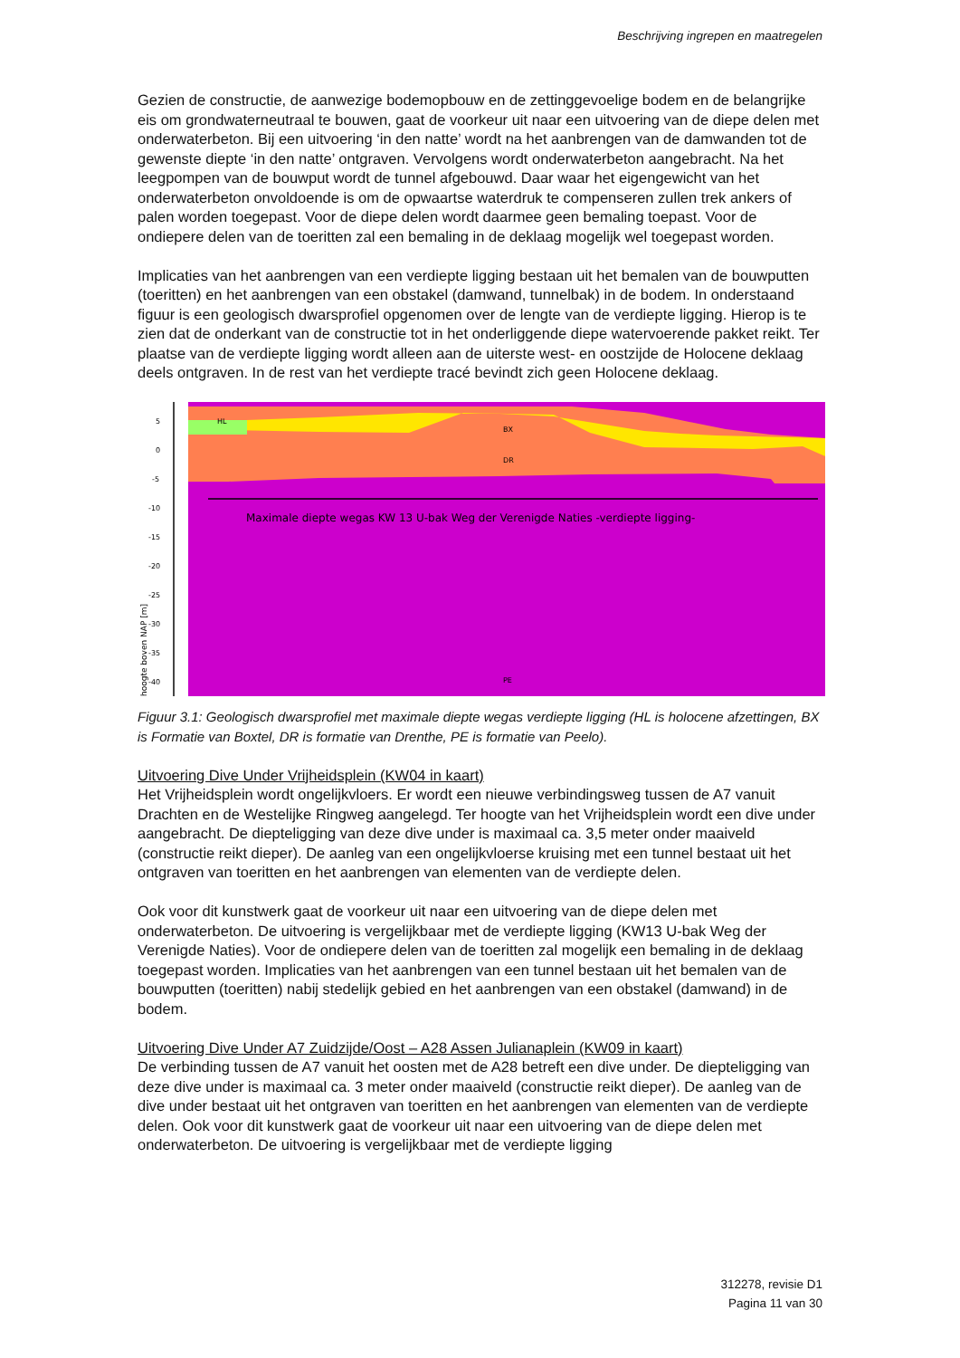Beschrijving ingrepen en maatregelen
Gezien de constructie, de aanwezige bodemopbouw en de zettinggevoelige bodem en de belangrijke eis om grondwaterneutraal te bouwen, gaat de voorkeur uit naar een uitvoering van de diepe delen met onderwaterbeton. Bij een uitvoering ‘in den natte’ wordt na het aanbrengen van de damwanden tot de gewenste diepte ‘in den natte’ ontgraven. Vervolgens wordt onderwaterbeton aangebracht. Na het leegpompen van de bouwput wordt de tunnel afgebouwd. Daar waar het eigengewicht van het onderwaterbeton onvoldoende is om de opwaartse waterdruk te compenseren zullen trek ankers of palen worden toegepast. Voor de diepe delen wordt daarmee geen bemaling toepast. Voor de ondiepere delen van de toeritten zal een bemaling in de deklaag mogelijk wel toegepast worden.
Implicaties van het aanbrengen van een verdiepte ligging bestaan uit het bemalen van de bouwputten (toeritten) en het aanbrengen van een obstakel (damwand, tunnelbak) in de bodem. In onderstaand figuur is een geologisch dwarsprofiel opgenomen over de lengte van de verdiepte ligging. Hierop is te zien dat de onderkant van de constructie tot in het onderliggende diepe watervoerende pakket reikt. Ter plaatse van de verdiepte ligging wordt alleen aan de uiterste west- en oostzijde de Holocene deklaag deels ontgraven. In de rest van het verdiepte tracé bevindt zich geen Holocene deklaag.
5
0
-5
-10
-15
-20
-25
-30
-35
-40
hoogte boven NAP [m]
HL
BX
DR
PE
Maximale diepte wegas KW 13 U-bak Weg der Verenigde Naties -verdiepte ligging-
Figuur 3.1: Geologisch dwarsprofiel met maximale diepte wegas verdiepte ligging (HL is holocene afzettingen, BX is Formatie van Boxtel, DR is formatie van Drenthe, PE is formatie van Peelo).
Uitvoering Dive Under Vrijheidsplein (KW04 in kaart)
Het Vrijheidsplein wordt ongelijkvloers. Er wordt een nieuwe verbindingsweg tussen de A7 vanuit Drachten en de Westelijke Ringweg aangelegd. Ter hoogte van het Vrijheidsplein wordt een dive under aangebracht. De diepteligging van deze dive under is maximaal ca. 3,5 meter onder maaiveld (constructie reikt dieper). De aanleg van een ongelijkvloerse kruising met een tunnel bestaat uit het ontgraven van toeritten en het aanbrengen van elementen van de verdiepte delen.
Ook voor dit kunstwerk gaat de voorkeur uit naar een uitvoering van de diepe delen met onderwaterbeton. De uitvoering is vergelijkbaar met de verdiepte ligging (KW13 U-bak Weg der Verenigde Naties). Voor de ondiepere delen van de toeritten zal mogelijk een bemaling in de deklaag toegepast worden. Implicaties van het aanbrengen van een tunnel bestaan uit het bemalen van de bouwputten (toeritten) nabij stedelijk gebied en het aanbrengen van een obstakel (damwand) in de bodem.
Uitvoering Dive Under A7 Zuidzijde/Oost – A28 Assen Julianaplein (KW09 in kaart)
De verbinding tussen de A7 vanuit het oosten met de A28 betreft een dive under. De diepteligging van deze dive under is maximaal ca. 3 meter onder maaiveld (constructie reikt dieper). De aanleg van de dive under bestaat uit het ontgraven van toeritten en het aanbrengen van elementen van de verdiepte delen. Ook voor dit kunstwerk gaat de voorkeur uit naar een uitvoering van de diepe delen met onderwaterbeton. De uitvoering is vergelijkbaar met de verdiepte ligging
312278, revisie D1
Pagina 11 van 30